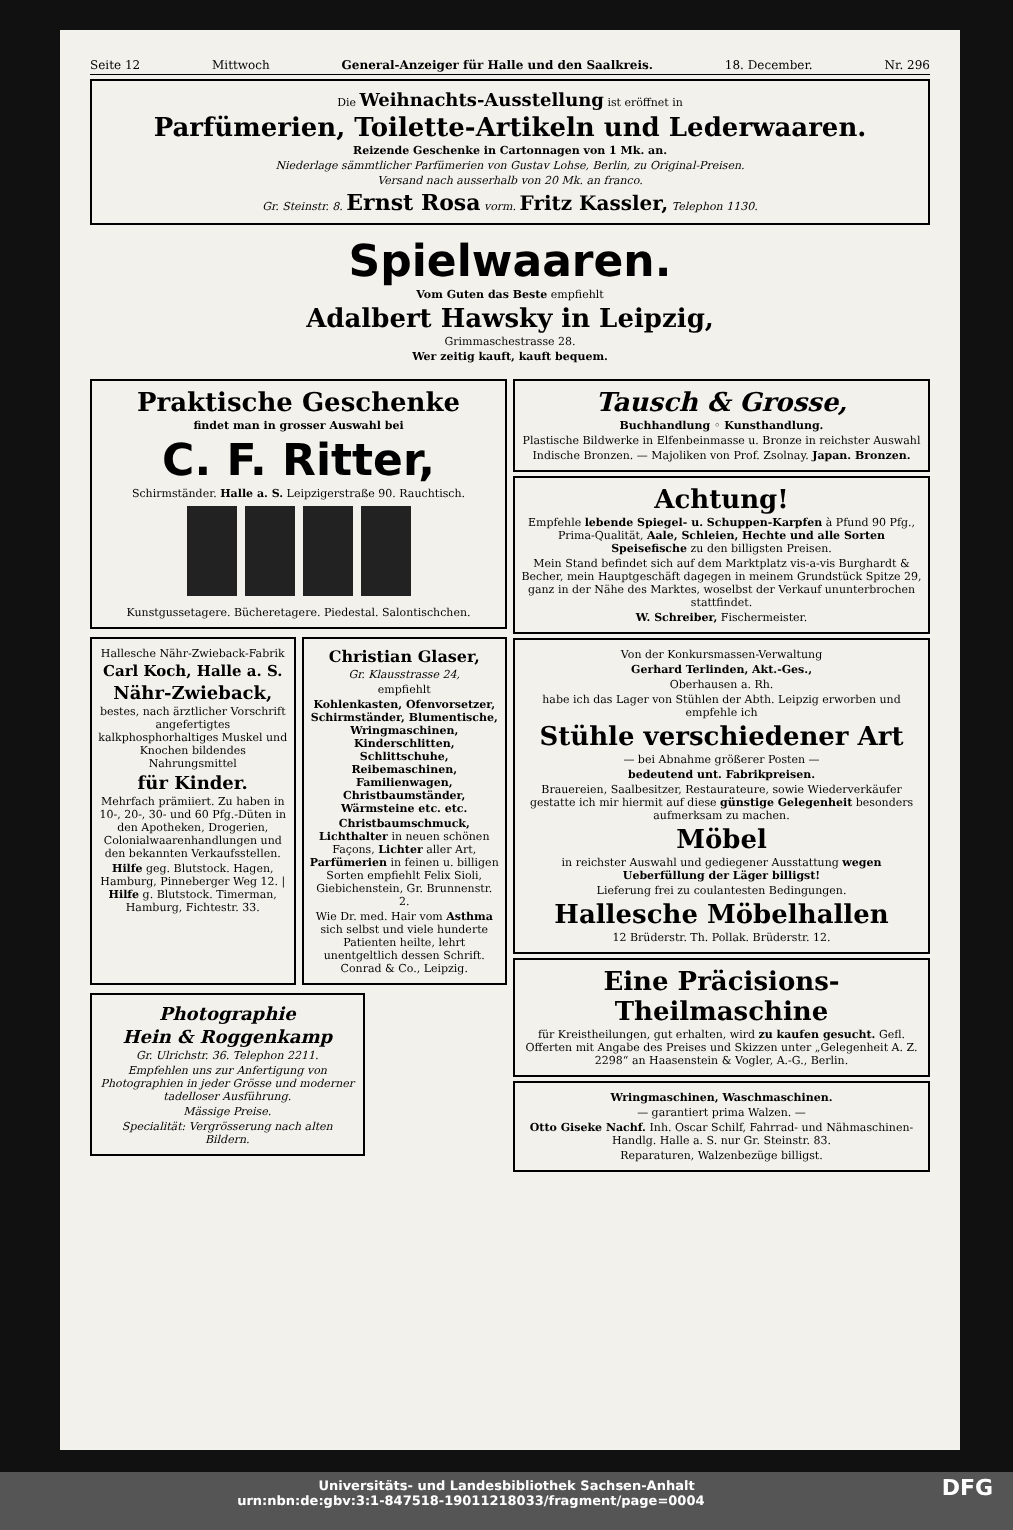Seite 12 Mittwoch General-Anzeiger für Halle und den Saalkreis. 18. December. Nr. 296
Die Weihnachts-Ausstellung ist eröffnet in
Parfümerien, Toilette-Artikeln und Lederwaaren.
Reizende Geschenke in Cartonnagen von 1 Mk. an.
Niederlage sämmtlicher Parfümerien von Gustav Lohse, Berlin, zu Original-Preisen.
Versand nach ausserhalb von 20 Mk. an franco.
Gr. Steinstr. 8. Ernst Rosa vorm. Fritz Kassler, Telephon 1130.
Spielwaaren.
Vom Guten das Beste empfiehlt
Adalbert Hawsky in Leipzig,
Grimmaschestrasse 28.
Wer zeitig kauft, kauft bequem.
Praktische Geschenke
findet man in grosser Auswahl bei
C. F. Ritter,
Schirmständer. Halle a. S. Leipzigerstraße 90. Rauchtisch.
Kunstgussetagere. Bücheretagere. Piedestal. Salontischchen.
Hallesche Nähr-Zwieback-Fabrik
Carl Koch, Halle a. S.
Nähr-Zwieback,
bestes, nach ärztlicher Vorschrift angefertigtes kalkphosphorhaltiges Muskel und Knochen bildendes Nahrungsmittel
für Kinder.
Mehrfach prämiiert. Zu haben in 10-, 20-, 30- und 60 Pfg.-Düten in den Apotheken, Drogerien, Colonialwaarenhandlungen und den bekannten Verkaufsstellen.
Hilfe geg. Blutstock. Hagen, Hamburg, Pinneberger Weg 12. | Hilfe g. Blutstock. Timerman, Hamburg, Fichtestr. 33.
Christian Glaser,
Gr. Klausstrasse 24,
empfiehlt
Kohlenkasten, Ofenvorsetzer, Schirmständer, Blumentische, Wringmaschinen, Kinderschlitten, Schlittschuhe, Reibemaschinen, Familienwagen, Christbaumständer, Wärmsteine etc. etc.
Christbaumschmuck, Lichthalter in neuen schönen Façons, Lichter aller Art, Parfümerien in feinen u. billigen Sorten empfiehlt Felix Sioli, Giebichenstein, Gr. Brunnenstr. 2.
Wie Dr. med. Hair vom Asthma sich selbst und viele hunderte Patienten heilte, lehrt unentgeltlich dessen Schrift. Conrad & Co., Leipzig.
Photographie
Hein & Roggenkamp
Gr. Ulrichstr. 36. Telephon 2211.
Empfehlen uns zur Anfertigung von Photographien in jeder Grösse und moderner tadelloser Ausführung.
Mässige Preise.
Specialität: Vergrösserung nach alten Bildern.
Tausch & Grosse,
Buchhandlung ◦ Kunsthandlung.
Plastische Bildwerke in Elfenbeinmasse u. Bronze in reichster Auswahl
Indische Bronzen. — Majoliken von Prof. Zsolnay. Japan. Bronzen.
Achtung!
Empfehle lebende Spiegel- u. Schuppen-Karpfen à Pfund 90 Pfg., Prima-Qualität, Aale, Schleien, Hechte und alle Sorten Speisefische zu den billigsten Preisen.
Mein Stand befindet sich auf dem Marktplatz vis-a-vis Burghardt & Becher, mein Hauptgeschäft dagegen in meinem Grundstück Spitze 29, ganz in der Nähe des Marktes, woselbst der Verkauf ununterbrochen stattfindet.
W. Schreiber, Fischermeister.
Von der Konkursmassen-Verwaltung
Gerhard Terlinden, Akt.-Ges.,
Oberhausen a. Rh.
habe ich das Lager von Stühlen der Abth. Leipzig erworben und empfehle ich
Stühle verschiedener Art
— bei Abnahme größerer Posten —
bedeutend unt. Fabrikpreisen.
Brauereien, Saalbesitzer, Restaurateure, sowie Wiederverkäufer gestatte ich mir hiermit auf diese günstige Gelegenheit besonders aufmerksam zu machen.
Möbel
in reichster Auswahl und gediegener Ausstattung wegen Ueberfüllung der Läger billigst!
Lieferung frei zu coulantesten Bedingungen.
Hallesche Möbelhallen
12 Brüderstr. Th. Pollak. Brüderstr. 12.
Eine Präcisions-Theilmaschine
für Kreistheilungen, gut erhalten, wird zu kaufen gesucht. Gefl. Offerten mit Angabe des Preises und Skizzen unter „Gelegenheit A. Z. 2298“ an Haasenstein & Vogler, A.-G., Berlin.
Wringmaschinen, Waschmaschinen.
— garantiert prima Walzen. —
Otto Giseke Nachf. Inh. Oscar Schilf, Fahrrad- und Nähmaschinen-Handlg. Halle a. S. nur Gr. Steinstr. 83.
Reparaturen, Walzenbezüge billigst.
Universitäts- und Landesbibliothek Sachsen-Anhalt
urn:nbn:de:gbv:3:1-847518-19011218033/fragment/page=0004 DFG